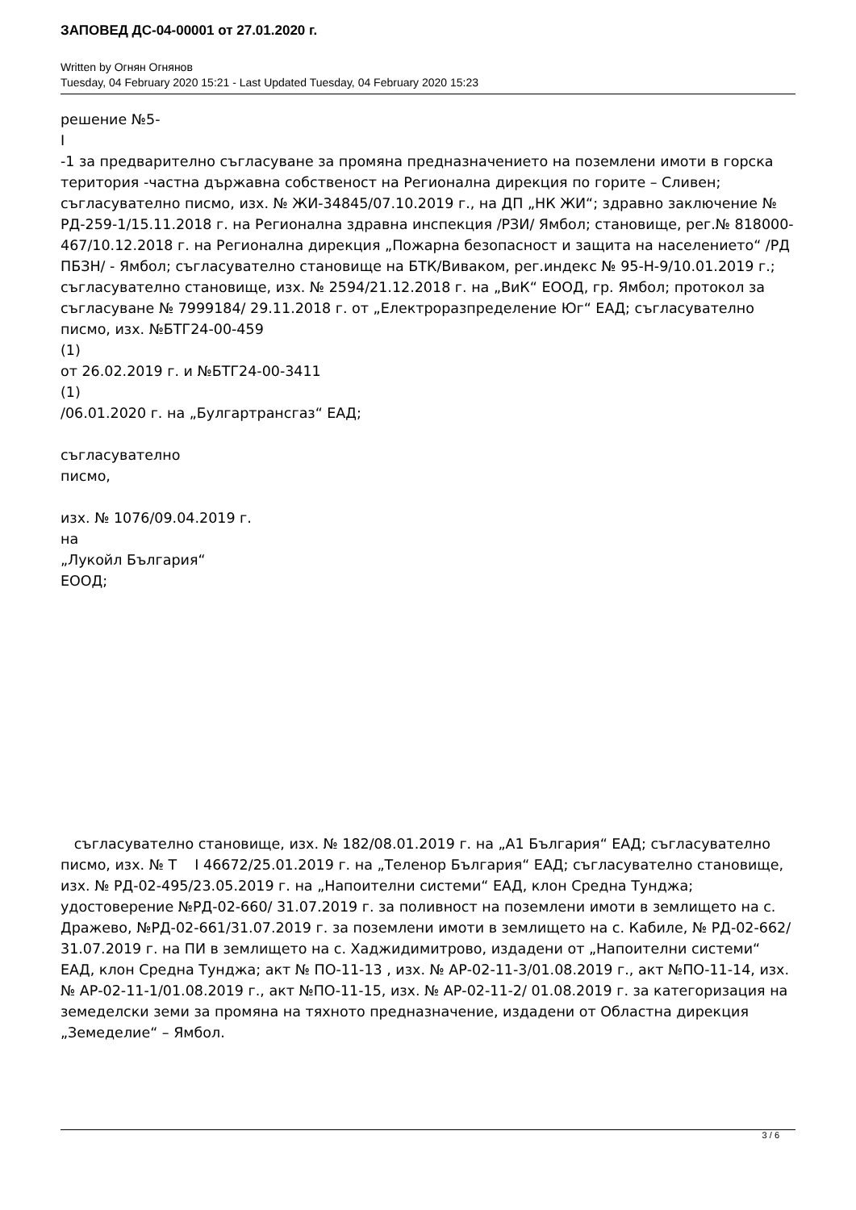ЗАПОВЕД ДС-04-00001 от 27.01.2020 г.
Written by Огнян Огнянов
Tuesday, 04 February 2020 15:21 - Last Updated Tuesday, 04 February 2020 15:23
решение №5-
I
-1 за предварително съгласуване за промяна предназначението на поземлени имоти в горска територия -частна държавна собственост на Регионална дирекция по горите – Сливен; съгласувателно писмо, изх. № ЖИ-34845/07.10.2019 г., на ДП „НК ЖИ“; здравно заключение № РД-259-1/15.11.2018 г. на Регионална здравна инспекция /РЗИ/ Ямбол; становище, рег.№ 818000-467/10.12.2018 г. на Регионална дирекция „Пожарна безопасност и защита на населението“ /РД ПБЗН/ - Ямбол; съгласувателно становище на БТК/Виваком, рег.индекс № 95-Н-9/10.01.2019 г.; съгласувателно становище, изх. № 2594/21.12.2018 г. на „ВиК“ ЕООД, гр. Ямбол; протокол за съгласуване № 7999184/ 29.11.2018 г. от „Електроразпределение Юг“ ЕАД; съгласувателно писмо, изх. №БТГ24-00-459
(1)
от 26.02.2019 г. и №БТГ24-00-3411
(1)
/06.01.2020 г. на „Булгартрансгаз“ ЕАД;
съгласувателно
писмо,
изх. № 1076/09.04.2019 г.
на
„Лукойл България“
ЕООД;
съгласувателно становище, изх. № 182/08.01.2019 г. на „А1 България“ ЕАД; съгласувателно писмо, изх. № Т I 46672/25.01.2019 г. на „Теленор България“ ЕАД; съгласувателно становище, изх. № РД-02-495/23.05.2019 г. на „Напоителни системи“ ЕАД, клон Средна Тунджа; удостоверение №РД-02-660/ 31.07.2019 г. за поливност на поземлени имоти в землището на с. Дражево, №РД-02-661/31.07.2019 г. за поземлени имоти в землището на с. Кабиле, № РД-02-662/ 31.07.2019 г. на ПИ в землището на с. Хаджидимитрово, издадени от „Напоителни системи“ ЕАД, клон Средна Тунджа; акт № ПО-11-13 , изх. № АР-02-11-3/01.08.2019 г., акт №ПО-11-14, изх. № АР-02-11-1/01.08.2019 г., акт №ПО-11-15, изх. № АР-02-11-2/ 01.08.2019 г. за категоризация на земеделски земи за промяна на тяхното предназначение, издадени от Областна дирекция „Земеделие“ – Ямбол.
3 / 6